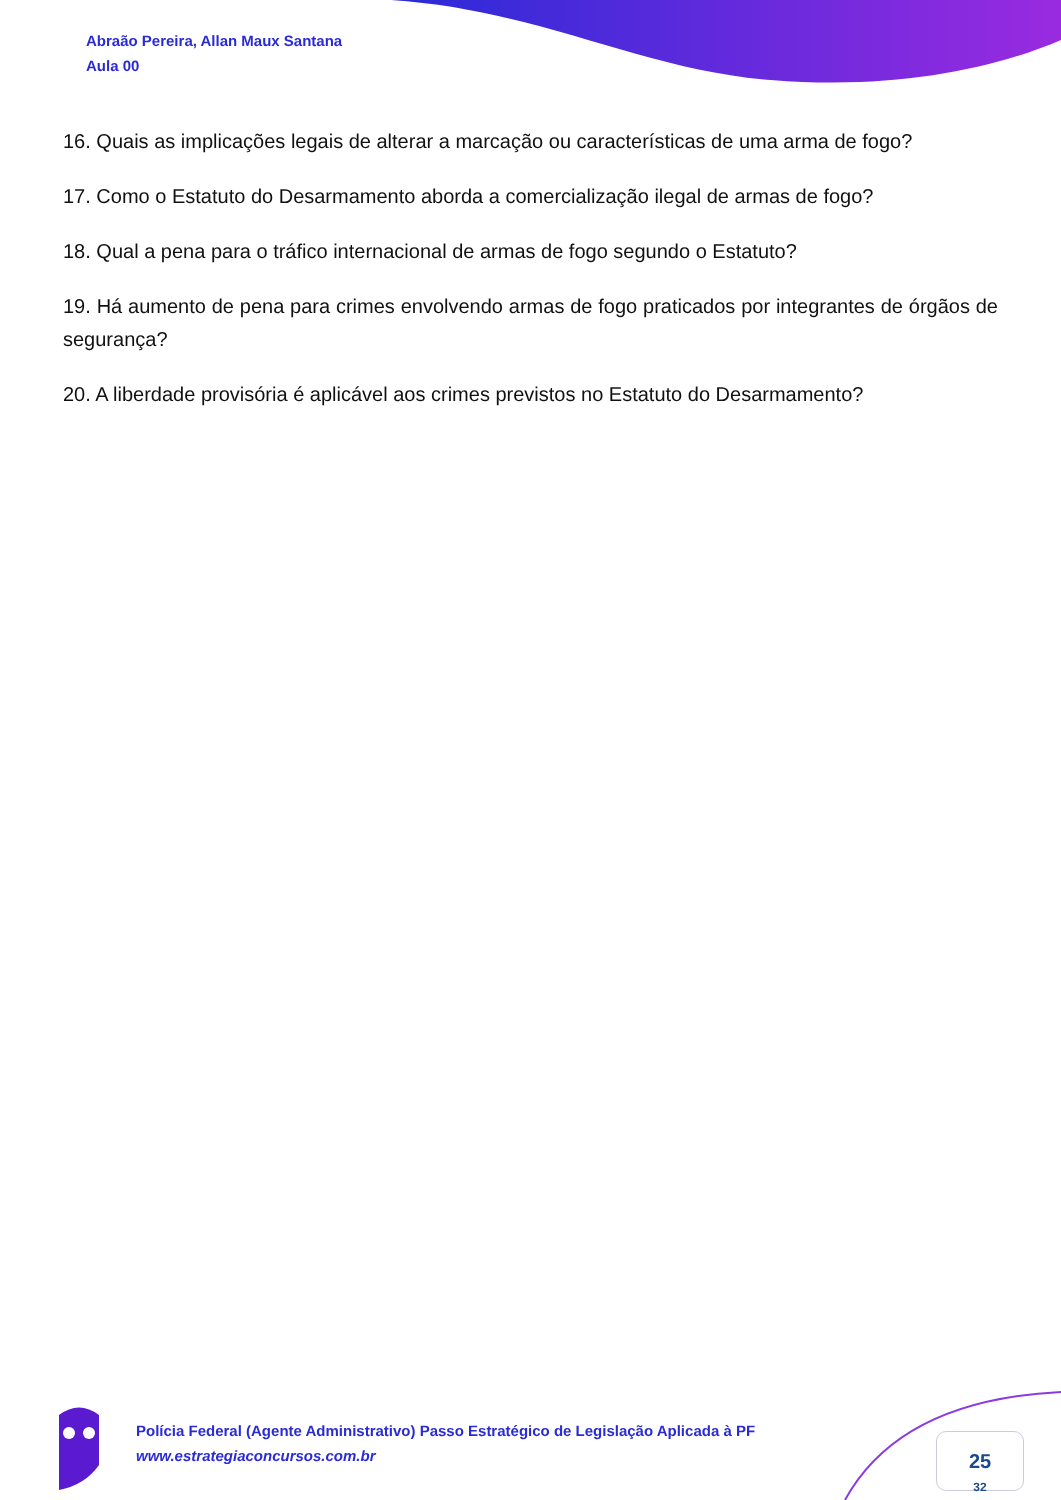Abraão Pereira, Allan Maux Santana
Aula 00
16. Quais as implicações legais de alterar a marcação ou características de uma arma de fogo?
17. Como o Estatuto do Desarmamento aborda a comercialização ilegal de armas de fogo?
18. Qual a pena para o tráfico internacional de armas de fogo segundo o Estatuto?
19. Há aumento de pena para crimes envolvendo armas de fogo praticados por integrantes de órgãos de segurança?
20. A liberdade provisória é aplicável aos crimes previstos no Estatuto do Desarmamento?
Polícia Federal (Agente Administrativo) Passo Estratégico de Legislação Aplicada à PF
www.estrategiaconcursos.com.br
25
32